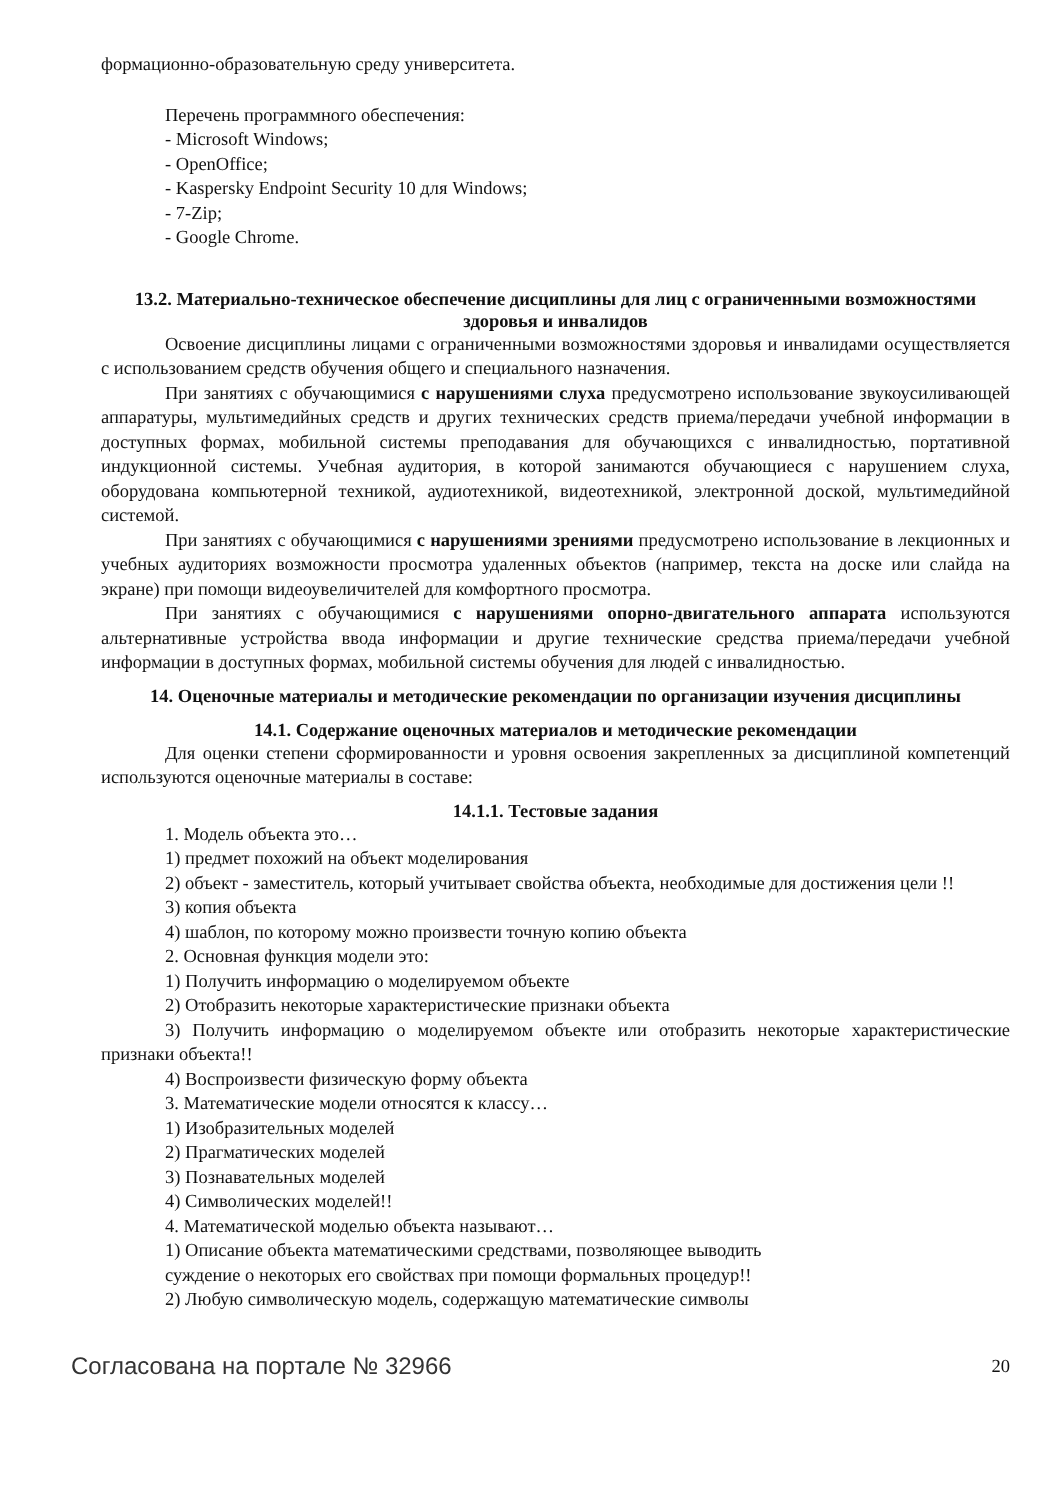формационно-образовательную среду университета.
Перечень программного обеспечения:
- Microsoft Windows;
- OpenOffice;
- Kaspersky Endpoint Security 10 для Windows;
- 7-Zip;
- Google Chrome.
13.2. Материально-техническое обеспечение дисциплины для лиц с ограниченными возможностями здоровья и инвалидов
Освоение дисциплины лицами с ограниченными возможностями здоровья и инвалидами осуществляется с использованием средств обучения общего и специального назначения.
При занятиях с обучающимися с нарушениями слуха предусмотрено использование звукоусиливающей аппаратуры, мультимедийных средств и других технических средств приема/передачи учебной информации в доступных формах, мобильной системы преподавания для обучающихся с инвалидностью, портативной индукционной системы. Учебная аудитория, в которой занимаются обучающиеся с нарушением слуха, оборудована компьютерной техникой, аудиотехникой, видеотехникой, электронной доской, мультимедийной системой.
При занятиях с обучающимися с нарушениями зрениями предусмотрено использование в лекционных и учебных аудиториях возможности просмотра удаленных объектов (например, текста на доске или слайда на экране) при помощи видеоувеличителей для комфортного просмотра.
При занятиях с обучающимися с нарушениями опорно-двигательного аппарата используются альтернативные устройства ввода информации и другие технические средства приема/передачи учебной информации в доступных формах, мобильной системы обучения для людей с инвалидностью.
14. Оценочные материалы и методические рекомендации по организации изучения дисциплины
14.1. Содержание оценочных материалов и методические рекомендации
Для оценки степени сформированности и уровня освоения закрепленных за дисциплиной компетенций используются оценочные материалы в составе:
14.1.1. Тестовые задания
1. Модель объекта это…
1) предмет похожий на объект моделирования
2) объект - заместитель, который учитывает свойства объекта, необходимые для достижения цели !!
3) копия объекта
4) шаблон, по которому можно произвести точную копию объекта
2. Основная функция модели это:
1) Получить информацию о моделируемом объекте
2) Отобразить некоторые характеристические признаки объекта
3) Получить информацию о моделируемом объекте или отобразить некоторые характеристические признаки объекта!!
4) Воспроизвести физическую форму объекта
3. Математические модели относятся к классу…
1) Изобразительных моделей
2) Прагматических моделей
3) Познавательных моделей
4) Символических моделей!!
4. Математической моделью объекта называют…
1) Описание объекта математическими средствами, позволяющее выводить
суждение о некоторых его свойствах при помощи формальных процедур!!
2) Любую символическую модель, содержащую математические символы
Согласована на портале № 32966 20